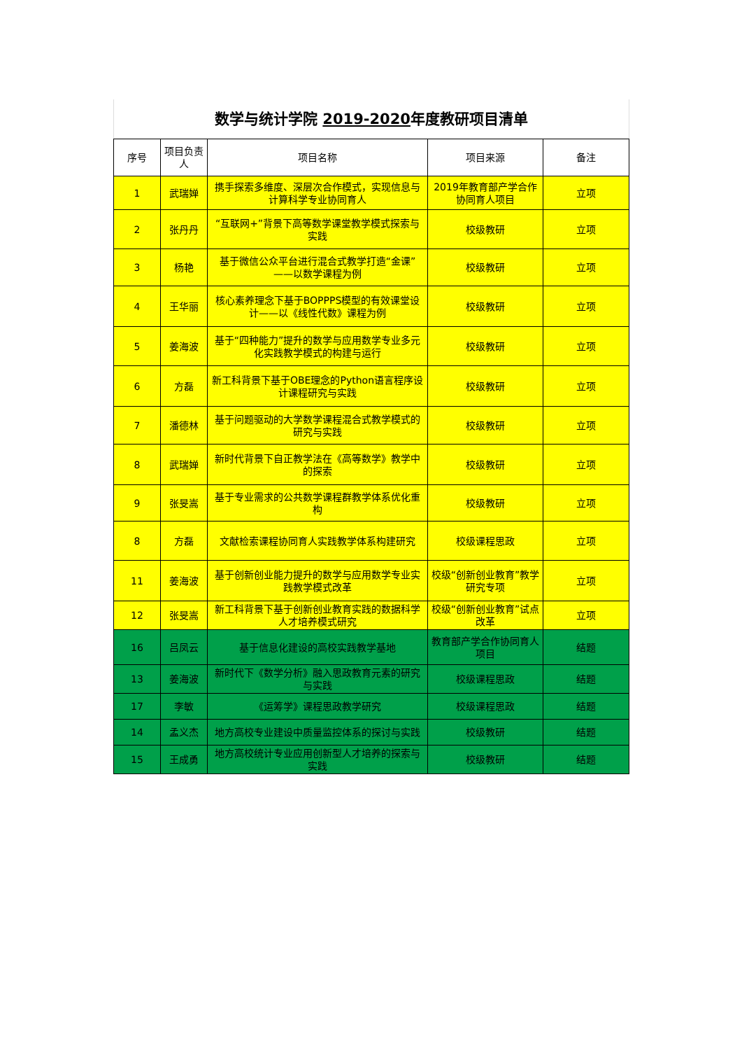数学与统计学院 2019-2020年度教研项目清单
| 序号 | 项目负责人 | 项目名称 | 项目来源 | 备注 |
| --- | --- | --- | --- | --- |
| 1 | 武瑞婵 | 携手探索多维度、深层次合作模式，实现信息与计算科学专业协同育人 | 2019年教育部产学合作协同育人项目 | 立项 |
| 2 | 张丹丹 | “互联网+”背景下高等数学课堂教学模式探索与实践 | 校级教研 | 立项 |
| 3 | 杨艳 | 基于微信公众平台进行混合式教学打造“金课”——以数学课程为例 | 校级教研 | 立项 |
| 4 | 王华丽 | 核心素养理念下基于BOPPPS模型的有效课堂设计——以《线性代数》课程为例 | 校级教研 | 立项 |
| 5 | 姜海波 | 基于“四种能力”提升的数学与应用数学专业多元化实践教学模式的构建与运行 | 校级教研 | 立项 |
| 6 | 方磊 | 新工科背景下基于OBE理念的Python语言程序设计课程研究与实践 | 校级教研 | 立项 |
| 7 | 潘德林 | 基于问题驱动的大学数学课程混合式教学模式的研究与实践 | 校级教研 | 立项 |
| 8 | 武瑞婵 | 新时代背景下自正教学法在《高等数学》教学中的探索 | 校级教研 | 立项 |
| 9 | 张旻嵩 | 基于专业需求的公共数学课程群教学体系优化重构 | 校级教研 | 立项 |
| 8 | 方磊 | 文献检索课程协同育人实践教学体系构建研究 | 校级课程思政 | 立项 |
| 11 | 姜海波 | 基于创新创业能力提升的数学与应用数学专业实践教学模式改革 | 校级“创新创业教育”教学研究专项 | 立项 |
| 12 | 张旻嵩 | 新工科背景下基于创新创业教育实践的数据科学人才培养模式研究 | 校级“创新创业教育”试点改革 | 立项 |
| 16 | 吕凤云 | 基于信息化建设的高校实践教学基地 | 教育部产学合作协同育人项目 | 结题 |
| 13 | 姜海波 | 新时代下《数学分析》融入思政教育元素的研究与实践 | 校级课程思政 | 结题 |
| 17 | 李敏 | 《运筹学》课程思政教学研究 | 校级课程思政 | 结题 |
| 14 | 孟义杰 | 地方高校专业建设中质量监控体系的探讨与实践 | 校级教研 | 结题 |
| 15 | 王成勇 | 地方高校统计专业应用创新型人才培养的探索与实践 | 校级教研 | 结题 |